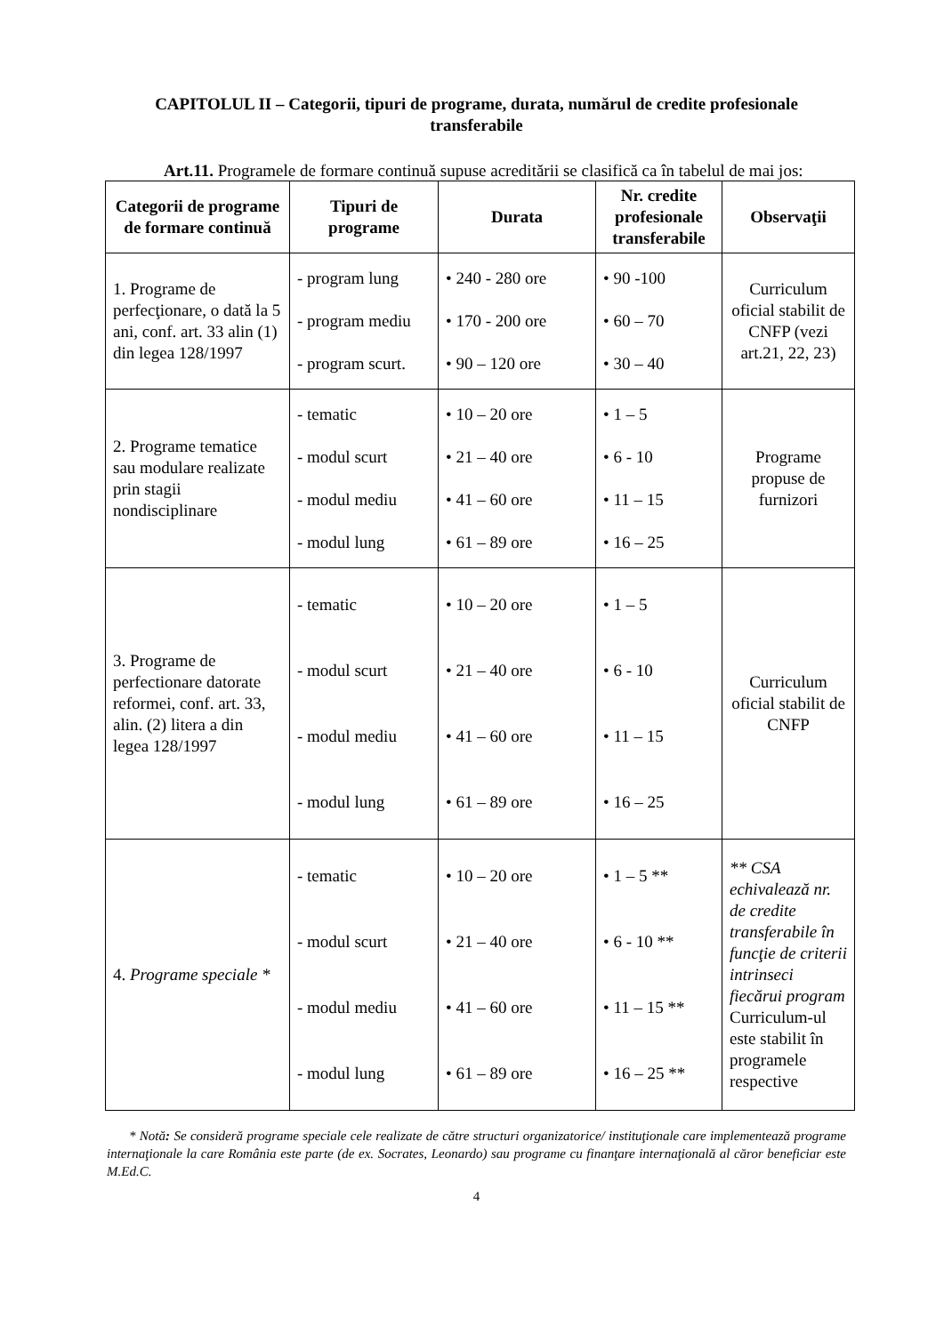CAPITOLUL II – Categorii, tipuri de programe, durata, numărul de credite profesionale transferabile
Art.11. Programele de formare continuă supuse acreditării se clasifică ca în tabelul de mai jos:
| Categorii de programe de formare continuă | Tipuri de programe | Durata | Nr. credite profesionale transferabile | Observaţii |
| --- | --- | --- | --- | --- |
| 1. Programe de perfecţionare, o dată la 5 ani, conf. art. 33 alin (1) din legea 128/1997 | - program lung - program mediu - program scurt. | • 240 - 280 ore • 170 - 200 ore • 90 – 120 ore | • 90 -100 • 60 – 70 • 30 – 40 | Curriculum oficial stabilit de CNFP (vezi art.21, 22, 23) |
| 2. Programe tematice sau modulare realizate prin stagii nondisciplinare | - tematic - modul scurt - modul mediu - modul lung | • 10 – 20 ore • 21 – 40 ore • 41 – 60 ore • 61 – 89 ore | • 1 – 5 • 6 - 10 • 11 – 15 • 16 – 25 | Programe propuse de furnizori |
| 3. Programe de perfectionare datorate reformei, conf. art. 33, alin. (2) litera a din legea 128/1997 | - tematic - modul scurt - modul mediu - modul lung | • 10 – 20 ore • 21 – 40 ore • 41 – 60 ore • 61 – 89 ore | • 1 – 5 • 6 - 10 • 11 – 15 • 16 – 25 | Curriculum oficial stabilit de CNFP |
| 4. Programe speciale * | - tematic - modul scurt - modul mediu - modul lung | • 10 – 20 ore • 21 – 40 ore • 41 – 60 ore • 61 – 89 ore | • 1 – 5 ** • 6 - 10 ** • 11 – 15 ** • 16 – 25 ** | ** CSA echivalează nr. de credite transferabile în funcţie de criterii intrinseci fiecărui program Curriculum-ul este stabilit în programele respective |
* Notă: Se consideră programe speciale cele realizate de către structuri organizatorice/ instituţionale care implementează programe internaţionale la care România este parte (de ex. Socrates, Leonardo) sau programe cu finanţare internaţională al căror beneficiar este M.Ed.C.
4